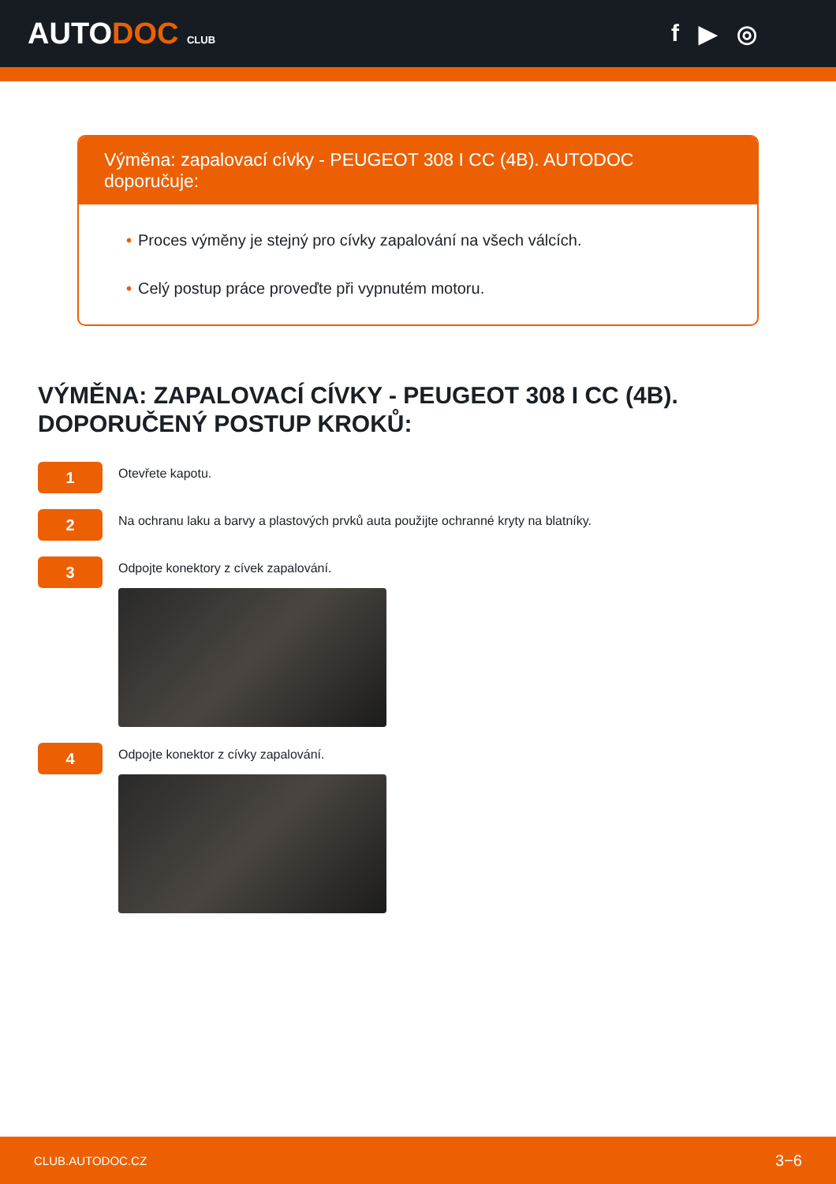AUTODOC CLUB
f ▶ ◎
Výměna: zapalovací cívky - PEUGEOT 308 I CC (4B). AUTODOC doporučuje:
• Proces výměny je stejný pro cívky zapalování na všech válcích.
• Celý postup práce proveďte při vypnutém motoru.
VÝMĚNA: ZAPALOVACÍ CÍVKY - PEUGEOT 308 I CC (4B). DOPORUČENÝ POSTUP KROKŮ:
1
Otevřete kapotu.
2
Na ochranu laku a barvy a plastových prvků auta použijte ochranné kryty na blatníky.
3
Odpojte konektory z cívek zapalování.
4
Odpojte konektor z cívky zapalování.
CLUB.AUTODOC.CZ 3−6